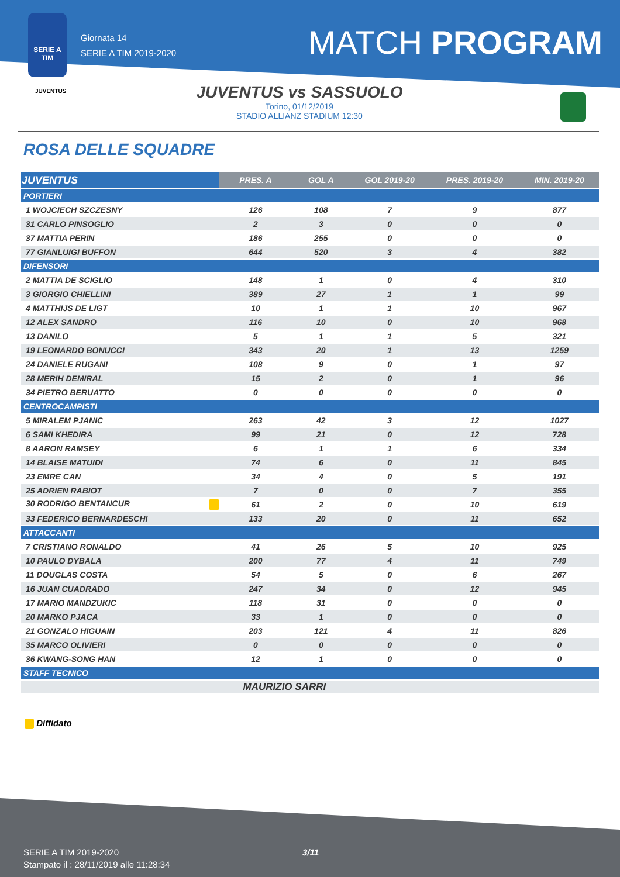SERIE A
TIM
Giornata 14
SERIE A TIM 2019-2020
MATCH PROGRAM
JUVENTUS
JUVENTUS vs SASSUOLO
Torino, 01/12/2019
STADIO ALLIANZ STADIUM 12:30
ROSA DELLE SQUADRE
| JUVENTUS | PRES. A | GOL A | GOL 2019-20 | PRES. 2019-20 | MIN. 2019-20 |
| --- | --- | --- | --- | --- | --- |
| PORTIERI | | | | | |
| 1 WOJCIECH SZCZESNY | 126 | 108 | 7 | 9 | 877 |
| 31 CARLO PINSOGLIO | 2 | 3 | 0 | 0 | 0 |
| 37 MATTIA PERIN | 186 | 255 | 0 | 0 | 0 |
| 77 GIANLUIGI BUFFON | 644 | 520 | 3 | 4 | 382 |
| DIFENSORI | | | | | |
| 2 MATTIA DE SCIGLIO | 148 | 1 | 0 | 4 | 310 |
| 3 GIORGIO CHIELLINI | 389 | 27 | 1 | 1 | 99 |
| 4 MATTHIJS DE LIGT | 10 | 1 | 1 | 10 | 967 |
| 12 ALEX SANDRO | 116 | 10 | 0 | 10 | 968 |
| 13 DANILO | 5 | 1 | 1 | 5 | 321 |
| 19 LEONARDO BONUCCI | 343 | 20 | 1 | 13 | 1259 |
| 24 DANIELE RUGANI | 108 | 9 | 0 | 1 | 97 |
| 28 MERIH DEMIRAL | 15 | 2 | 0 | 1 | 96 |
| 34 PIETRO BERUATTO | 0 | 0 | 0 | 0 | 0 |
| CENTROCAMPISTI | | | | | |
| 5 MIRALEM PJANIC | 263 | 42 | 3 | 12 | 1027 |
| 6 SAMI KHEDIRA | 99 | 21 | 0 | 12 | 728 |
| 8 AARON RAMSEY | 6 | 1 | 1 | 6 | 334 |
| 14 BLAISE MATUIDI | 74 | 6 | 0 | 11 | 845 |
| 23 EMRE CAN | 34 | 4 | 0 | 5 | 191 |
| 25 ADRIEN RABIOT | 7 | 0 | 0 | 7 | 355 |
| 30 RODRIGO BENTANCUR | 61 | 2 | 0 | 10 | 619 |
| 33 FEDERICO BERNARDESCHI | 133 | 20 | 0 | 11 | 652 |
| ATTACCANTI | | | | | |
| 7 CRISTIANO RONALDO | 41 | 26 | 5 | 10 | 925 |
| 10 PAULO DYBALA | 200 | 77 | 4 | 11 | 749 |
| 11 DOUGLAS COSTA | 54 | 5 | 0 | 6 | 267 |
| 16 JUAN CUADRADO | 247 | 34 | 0 | 12 | 945 |
| 17 MARIO MANDZUKIC | 118 | 31 | 0 | 0 | 0 |
| 20 MARKO PJACA | 33 | 1 | 0 | 0 | 0 |
| 21 GONZALO HIGUAIN | 203 | 121 | 4 | 11 | 826 |
| 35 MARCO OLIVIERI | 0 | 0 | 0 | 0 | 0 |
| 36 KWANG-SONG HAN | 12 | 1 | 0 | 0 | 0 |
| STAFF TECNICO | | | | | |
| | MAURIZIO SARRI | | | | |
Diffidato
SERIE A TIM 2019-2020
Stampato il : 28/11/2019 alle 11:28:34
3/11